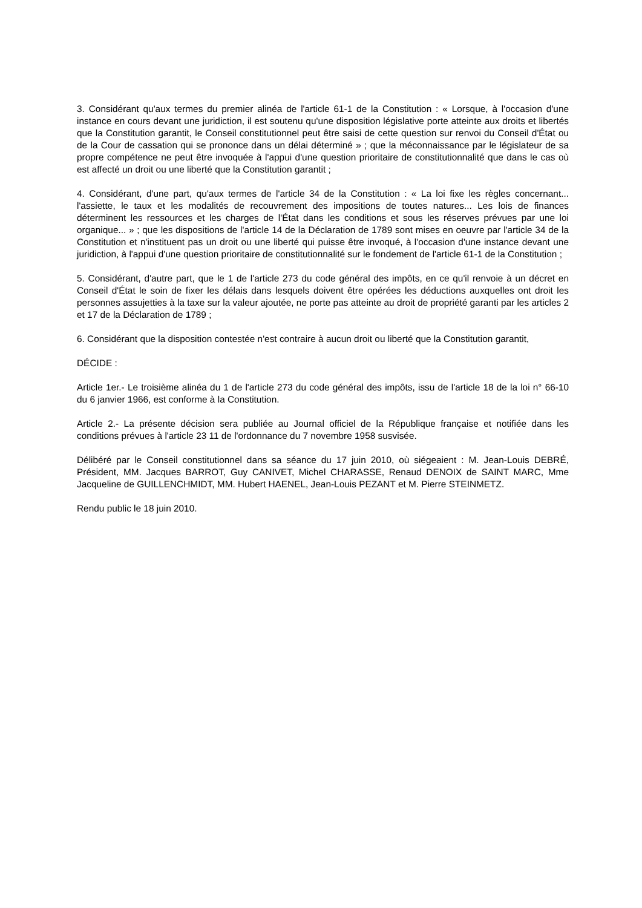3. Considérant qu'aux termes du premier alinéa de l'article 61-1 de la Constitution : « Lorsque, à l'occasion d'une instance en cours devant une juridiction, il est soutenu qu'une disposition législative porte atteinte aux droits et libertés que la Constitution garantit, le Conseil constitutionnel peut être saisi de cette question sur renvoi du Conseil d'État ou de la Cour de cassation qui se prononce dans un délai déterminé » ; que la méconnaissance par le législateur de sa propre compétence ne peut être invoquée à l'appui d'une question prioritaire de constitutionnalité que dans le cas où est affecté un droit ou une liberté que la Constitution garantit ;
4. Considérant, d'une part, qu'aux termes de l'article 34 de la Constitution : « La loi fixe les règles concernant... l'assiette, le taux et les modalités de recouvrement des impositions de toutes natures... Les lois de finances déterminent les ressources et les charges de l'État dans les conditions et sous les réserves prévues par une loi organique... » ; que les dispositions de l'article 14 de la Déclaration de 1789 sont mises en oeuvre par l'article 34 de la Constitution et n'instituent pas un droit ou une liberté qui puisse être invoqué, à l'occasion d'une instance devant une juridiction, à l'appui d'une question prioritaire de constitutionnalité sur le fondement de l'article 61-1 de la Constitution ;
5. Considérant, d'autre part, que le 1 de l'article 273 du code général des impôts, en ce qu'il renvoie à un décret en Conseil d'État le soin de fixer les délais dans lesquels doivent être opérées les déductions auxquelles ont droit les personnes assujetties à la taxe sur la valeur ajoutée, ne porte pas atteinte au droit de propriété garanti par les articles 2 et 17 de la Déclaration de 1789 ;
6. Considérant que la disposition contestée n'est contraire à aucun droit ou liberté que la Constitution garantit,
DÉCIDE :
Article 1er.- Le troisième alinéa du 1 de l'article 273 du code général des impôts, issu de l'article 18 de la loi n° 66-10 du 6 janvier 1966, est conforme à la Constitution.
Article 2.- La présente décision sera publiée au Journal officiel de la République française et notifiée dans les conditions prévues à l'article 23 11 de l'ordonnance du 7 novembre 1958 susvisée.
Délibéré par le Conseil constitutionnel dans sa séance du 17 juin 2010, où siégeaient : M. Jean-Louis DEBRÉ, Président, MM. Jacques BARROT, Guy CANIVET, Michel CHARASSE, Renaud DENOIX de SAINT MARC, Mme Jacqueline de GUILLENCHMIDT, MM. Hubert HAENEL, Jean-Louis PEZANT et M. Pierre STEINMETZ.
Rendu public le 18 juin 2010.